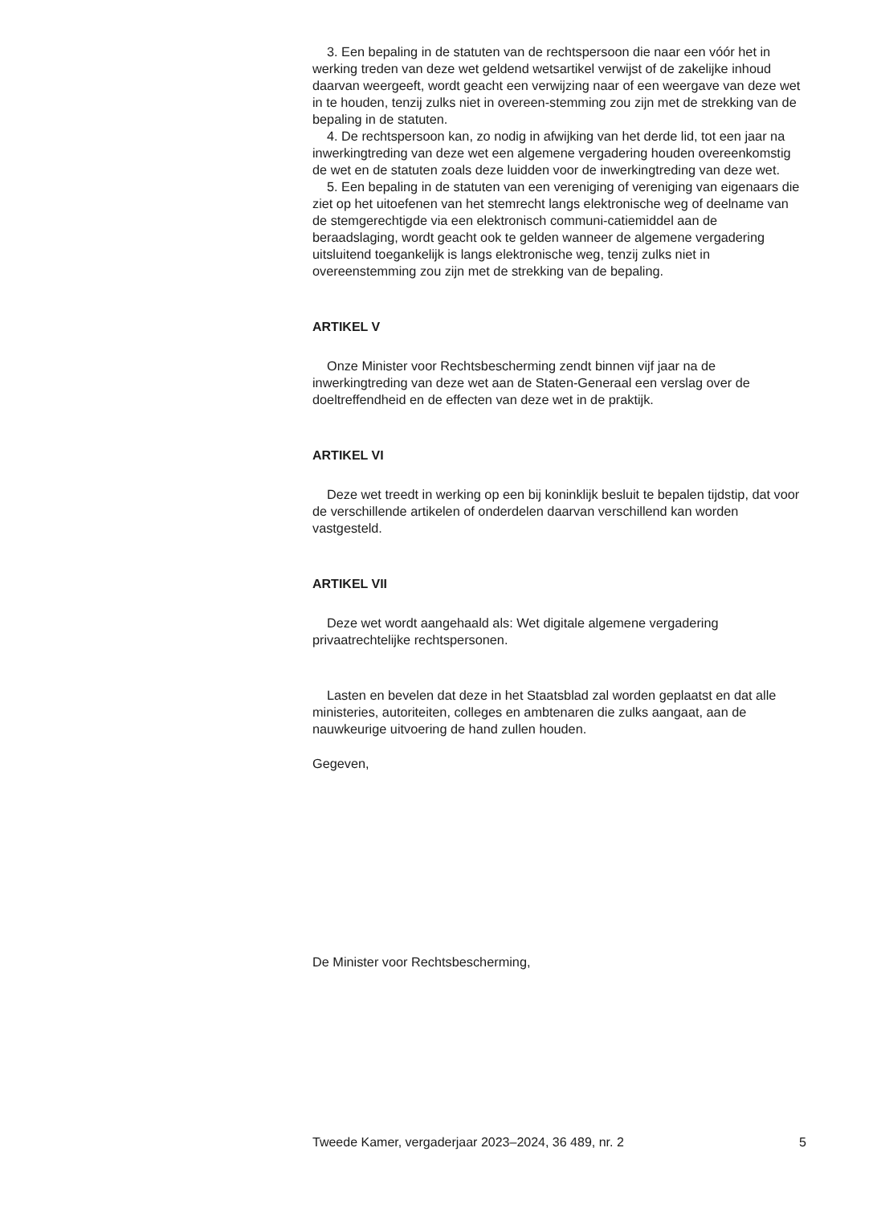3. Een bepaling in de statuten van de rechtspersoon die naar een vóór het in werking treden van deze wet geldend wetsartikel verwijst of de zakelijke inhoud daarvan weergeeft, wordt geacht een verwijzing naar of een weergave van deze wet in te houden, tenzij zulks niet in overeen-stemming zou zijn met de strekking van de bepaling in de statuten.
4. De rechtspersoon kan, zo nodig in afwijking van het derde lid, tot een jaar na inwerkingtreding van deze wet een algemene vergadering houden overeenkomstig de wet en de statuten zoals deze luidden voor de inwerkingtreding van deze wet.
5. Een bepaling in de statuten van een vereniging of vereniging van eigenaars die ziet op het uitoefenen van het stemrecht langs elektronische weg of deelname van de stemgerechtigde via een elektronisch communi-catiemiddel aan de beraadslaging, wordt geacht ook te gelden wanneer de algemene vergadering uitsluitend toegankelijk is langs elektronische weg, tenzij zulks niet in overeenstemming zou zijn met de strekking van de bepaling.
ARTIKEL V
Onze Minister voor Rechtsbescherming zendt binnen vijf jaar na de inwerkingtreding van deze wet aan de Staten-Generaal een verslag over de doeltreffendheid en de effecten van deze wet in de praktijk.
ARTIKEL VI
Deze wet treedt in werking op een bij koninklijk besluit te bepalen tijdstip, dat voor de verschillende artikelen of onderdelen daarvan verschillend kan worden vastgesteld.
ARTIKEL VII
Deze wet wordt aangehaald als: Wet digitale algemene vergadering privaatrechtelijke rechtspersonen.
Lasten en bevelen dat deze in het Staatsblad zal worden geplaatst en dat alle ministeries, autoriteiten, colleges en ambtenaren die zulks aangaat, aan de nauwkeurige uitvoering de hand zullen houden.
Gegeven,
De Minister voor Rechtsbescherming,
Tweede Kamer, vergaderjaar 2023–2024, 36 489, nr. 2 5